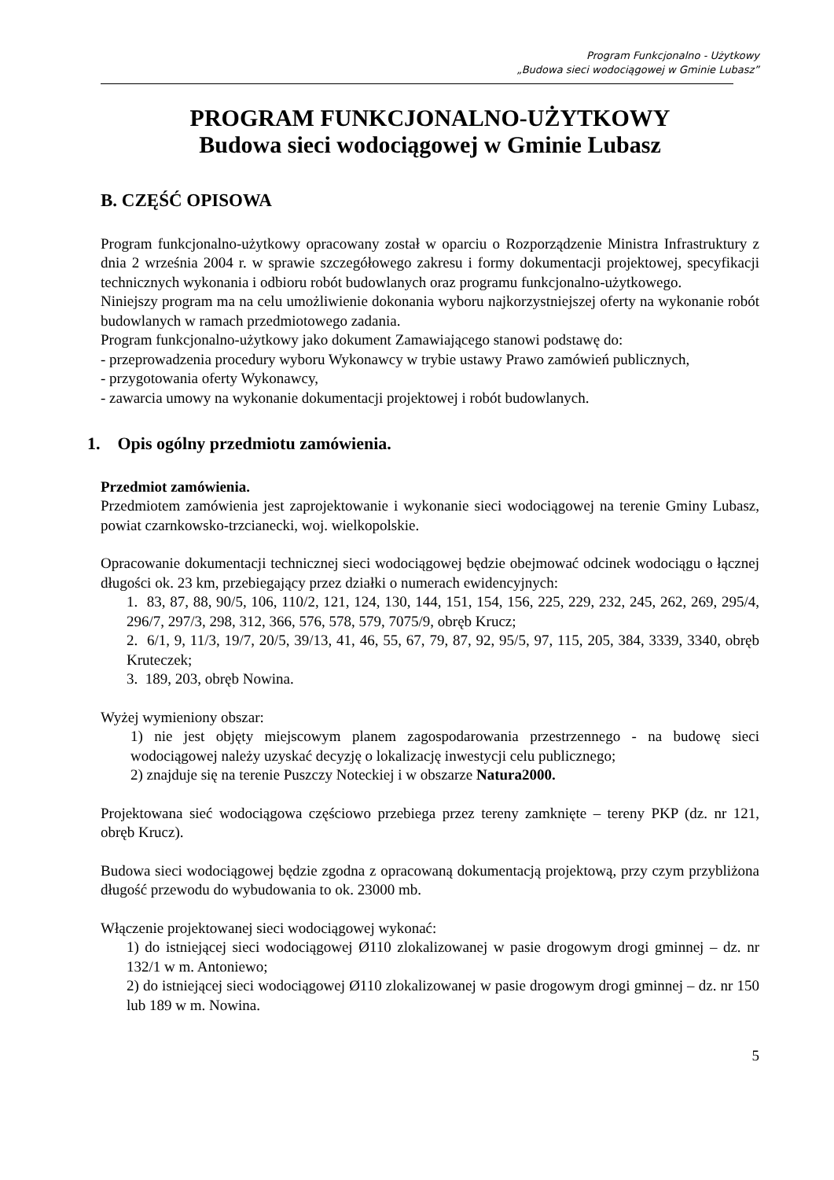Program Funkcjonalno - Użytkowy
„Budowa sieci wodociągowej w Gminie Lubasz”
PROGRAM FUNKCJONALNO-UŻYTKOWY
Budowa sieci wodociągowej w Gminie Lubasz
B. CZĘŚĆ OPISOWA
Program funkcjonalno-użytkowy opracowany został w oparciu o Rozporządzenie Ministra Infrastruktury z dnia 2 września 2004 r. w sprawie szczegółowego zakresu i formy dokumentacji projektowej, specyfikacji technicznych wykonania i odbioru robót budowlanych oraz programu funkcjonalno-użytkowego.
Niniejszy program ma na celu umożliwienie dokonania wyboru najkorzystniejszej oferty na wykonanie robót budowlanych w ramach przedmiotowego zadania.
Program funkcjonalno-użytkowy jako dokument Zamawiającego stanowi podstawę do:
- przeprowadzenia procedury wyboru Wykonawcy w trybie ustawy Prawo zamówień publicznych,
- przygotowania oferty Wykonawcy,
- zawarcia umowy na wykonanie dokumentacji projektowej i robót budowlanych.
1. Opis ogólny przedmiotu zamówienia.
Przedmiot zamówienia.
Przedmiotem zamówienia jest zaprojektowanie i wykonanie sieci wodociągowej na terenie Gminy Lubasz, powiat czarnkowsko-trzcianecki, woj. wielkopolskie.
Opracowanie dokumentacji technicznej sieci wodociągowej będzie obejmować odcinek wodociągu o łącznej długości ok. 23 km, przebiegający przez działki o numerach ewidencyjnych:
1. 83, 87, 88, 90/5, 106, 110/2, 121, 124, 130, 144, 151, 154, 156, 225, 229, 232, 245, 262, 269, 295/4, 296/7, 297/3, 298, 312, 366, 576, 578, 579, 7075/9, obręb Krucz;
2. 6/1, 9, 11/3, 19/7, 20/5, 39/13, 41, 46, 55, 67, 79, 87, 92, 95/5, 97, 115, 205, 384, 3339, 3340, obręb Kruteczek;
3. 189, 203, obręb Nowina.
Wyżej wymieniony obszar:
1) nie jest objęty miejscowym planem zagospodarowania przestrzennego - na budowę sieci wodociągowej należy uzyskać decyzję o lokalizację inwestycji celu publicznego;
2) znajduje się na terenie Puszczy Noteckiej i w obszarze Natura2000.
Projektowana sieć wodociągowa częściowo przebiega przez tereny zamknięte – tereny PKP (dz. nr 121, obręb Krucz).
Budowa sieci wodociągowej będzie zgodna z opracowaną dokumentacją projektową, przy czym przybliżona długość przewodu do wybudowania to ok. 23000 mb.
Włączenie projektowanej sieci wodociągowej wykonać:
1) do istniejącej sieci wodociągowej Ø110 zlokalizowanej w pasie drogowym drogi gminnej – dz. nr 132/1 w m. Antoniewo;
2) do istniejącej sieci wodociągowej Ø110 zlokalizowanej w pasie drogowym drogi gminnej – dz. nr 150 lub 189 w m. Nowina.
5